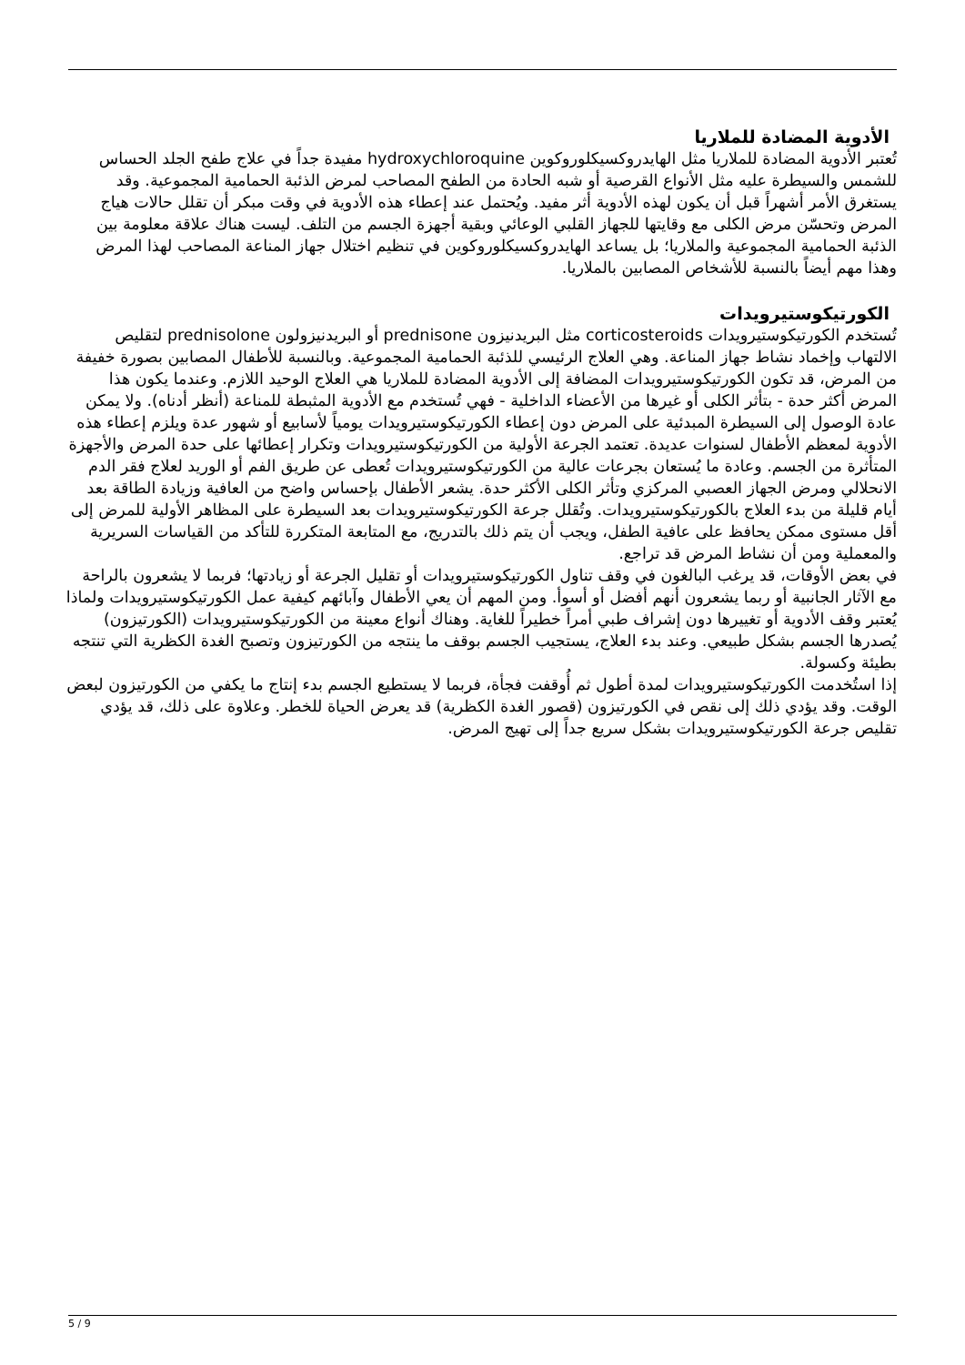الأدوية المضادة للملاريا
تُعتبر الأدوية المضادة للملاريا مثل الهايدروكسيكلوروكوين hydroxychloroquine مفيدة جداً في علاج طفح الجلد الحساس للشمس والسيطرة عليه مثل الأنواع القرصية أو شبه الحادة من الطفح المصاحب لمرض الذئبة الحمامية المجموعية. وقد يستغرق الأمر أشهراً قبل أن يكون لهذه الأدوية أثر مفيد. ويُحتمل عند إعطاء هذه الأدوية في وقت مبكر أن تقلل حالات هياج المرض وتحسّن مرض الكلى مع وقايتها للجهاز القلبي الوعائي وبقية أجهزة الجسم من التلف. ليست هناك علاقة معلومة بين الذئبة الحمامية المجموعية والملاريا؛ بل يساعد الهايدروكسيكلوروكوين في تنظيم اختلال جهاز المناعة المصاحب لهذا المرض وهذا مهم أيضاً بالنسبة للأشخاص المصابين بالملاريا.
الكورتيكوستيرويدات
تُستخدم الكورتيكوستيرويدات corticosteroids مثل البريدنيزون prednisone أو البريدنيزولون prednisolone لتقليص الالتهاب وإخماد نشاط جهاز المناعة. وهي العلاج الرئيسي للذئبة الحمامية المجموعية. وبالنسبة للأطفال المصابين بصورة خفيفة من المرض، قد تكون الكورتيكوستيرويدات المضافة إلى الأدوية المضادة للملاريا هي العلاج الوحيد اللازم. وعندما يكون هذا المرض أكثر حدة - بتأثر الكلى أو غيرها من الأعضاء الداخلية - فهي تُستخدم مع الأدوية المثبطة للمناعة (أنظر أدناه). ولا يمكن عادة الوصول إلى السيطرة المبدئية على المرض دون إعطاء الكورتيكوستيرويدات يومياً لأسابيع أو شهور عدة ويلزم إعطاء هذه الأدوية لمعظم الأطفال لسنوات عديدة. تعتمد الجرعة الأولية من الكورتيكوستيرويدات وتكرار إعطائها على حدة المرض والأجهزة المتأثرة من الجسم. وعادة ما يُستعان بجرعات عالية من الكورتيكوستيرويدات تُعطى عن طريق الفم أو الوريد لعلاج فقر الدم الانحلالي ومرض الجهاز العصبي المركزي وتأثر الكلى الأكثر حدة. يشعر الأطفال بإحساس واضح من العافية وزيادة الطاقة بعد أيام قليلة من بدء العلاج بالكورتيكوستيرويدات. وتُقلل جرعة الكورتيكوستيرويدات بعد السيطرة على المظاهر الأولية للمرض إلى أقل مستوى ممكن يحافظ على عافية الطفل، ويجب أن يتم ذلك بالتدريج، مع المتابعة المتكررة للتأكد من القياسات السريرية والمعملية ومن أن نشاط المرض قد تراجع.
في بعض الأوقات، قد يرغب البالغون في وقف تناول الكورتيكوستيرويدات أو تقليل الجرعة أو زيادتها؛ فربما لا يشعرون بالراحة مع الآثار الجانبية أو ربما يشعرون أنهم أفضل أو أسوأ. ومن المهم أن يعي الأطفال وآبائهم كيفية عمل الكورتيكوستيرويدات ولماذا يُعتبر وقف الأدوية أو تغييرها دون إشراف طبي أمراً خطيراً للغاية. وهناك أنواع معينة من الكورتيكوستيرويدات (الكورتيزون) يُصدرها الجسم بشكل طبيعي. وعند بدء العلاج، يستجيب الجسم بوقف ما ينتجه من الكورتيزون وتصبح الغدة الكظرية التي تنتجه بطيئة وكسولة.
إذا استُخدمت الكورتيكوستيرويدات لمدة أطول ثم أُوقفت فجأة، فربما لا يستطيع الجسم بدء إنتاج ما يكفي من الكورتيزون لبعض الوقت. وقد يؤدي ذلك إلى نقص في الكورتيزون (قصور الغدة الكظرية) قد يعرض الحياة للخطر. وعلاوة على ذلك، قد يؤدي تقليص جرعة الكورتيكوستيرويدات بشكل سريع جداً إلى تهيج المرض.
5 / 9